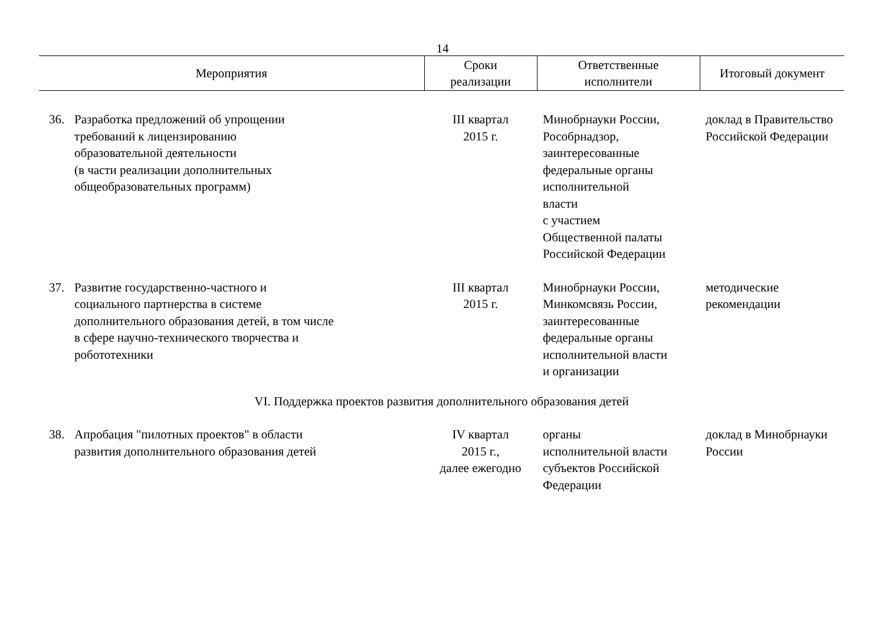14
| Мероприятия | | Сроки реализации | Ответственные исполнители | Итоговый документ |
| --- | --- | --- | --- | --- |
| 36. | Разработка предложений об упрощении требований к лицензированию образовательной деятельности (в части реализации дополнительных общеобразовательных программ) | III квартал 2015 г. | Минобрнауки России, Рособрнадзор, заинтересованные федеральные органы исполнительной власти с участием Общественной палаты Российской Федерации | доклад в Правительство Российской Федерации |
| 37. | Развитие государственно-частного и социального партнерства в системе дополнительного образования детей, в том числе в сфере научно-технического творчества и робототехники | III квартал 2015 г. | Минобрнауки России, Минкомсвязь России, заинтересованные федеральные органы исполнительной власти и организации | методические рекомендации |
| VI. Поддержка проектов развития дополнительного образования детей | | | | |
| 38. | Апробация "пилотных проектов" в области развития дополнительного образования детей | IV квартал 2015 г., далее ежегодно | органы исполнительной власти субъектов Российской Федерации | доклад в Минобрнауки России |